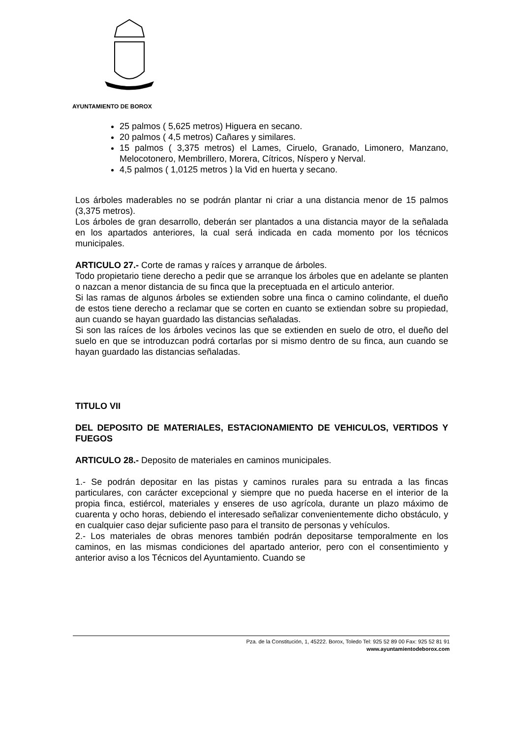AYUNTAMIENTO DE BOROX
25 palmos ( 5,625 metros) Higuera en secano.
20 palmos ( 4,5 metros) Cañares y similares.
15 palmos ( 3,375 metros) el Lames, Ciruelo, Granado, Limonero, Manzano, Melocotonero, Membrillero, Morera, Cítricos, Níspero y Nerval.
4,5 palmos ( 1,0125 metros ) la Vid en huerta y secano.
Los árboles maderables no se podrán plantar ni criar a una distancia menor de 15 palmos (3,375 metros).
Los árboles de gran desarrollo, deberán ser plantados a una distancia mayor de la señalada en los apartados anteriores, la cual será indicada en cada momento por los técnicos municipales.
ARTICULO 27.- Corte de ramas y raíces y arranque de árboles.
Todo propietario tiene derecho a pedir que se arranque los árboles que en adelante se planten o nazcan a menor distancia de su finca que la preceptuada en el articulo anterior.
Si las ramas de algunos árboles se extienden sobre una finca o camino colindante, el dueño de estos tiene derecho a reclamar que se corten en cuanto se extiendan sobre su propiedad, aun cuando se hayan guardado las distancias señaladas.
Si son las raíces de los árboles vecinos las que se extienden en suelo de otro, el dueño del suelo en que se introduzcan podrá cortarlas por si mismo dentro de su finca, aun cuando se hayan guardado las distancias señaladas.
TITULO VII
DEL DEPOSITO DE MATERIALES, ESTACIONAMIENTO DE VEHICULOS, VERTIDOS Y FUEGOS
ARTICULO 28.- Deposito de materiales en caminos municipales.
1.- Se podrán depositar en las pistas y caminos rurales para su entrada a las fincas particulares, con carácter excepcional y siempre que no pueda hacerse en el interior de la propia finca, estiércol, materiales y enseres de uso agrícola, durante un plazo máximo de cuarenta y ocho horas, debiendo el interesado señalizar convenientemente dicho obstáculo, y en cualquier caso dejar suficiente paso para el transito de personas y vehículos.
2.- Los materiales de obras menores también podrán depositarse temporalmente en los caminos, en las mismas condiciones del apartado anterior, pero con el consentimiento y anterior aviso a los Técnicos del Ayuntamiento. Cuando se
Pza. de la Constitución, 1, 45222. Borox, Toledo Tel: 925 52 89 00 Fax: 925 52 81 91
www.ayuntamientodeborox.com